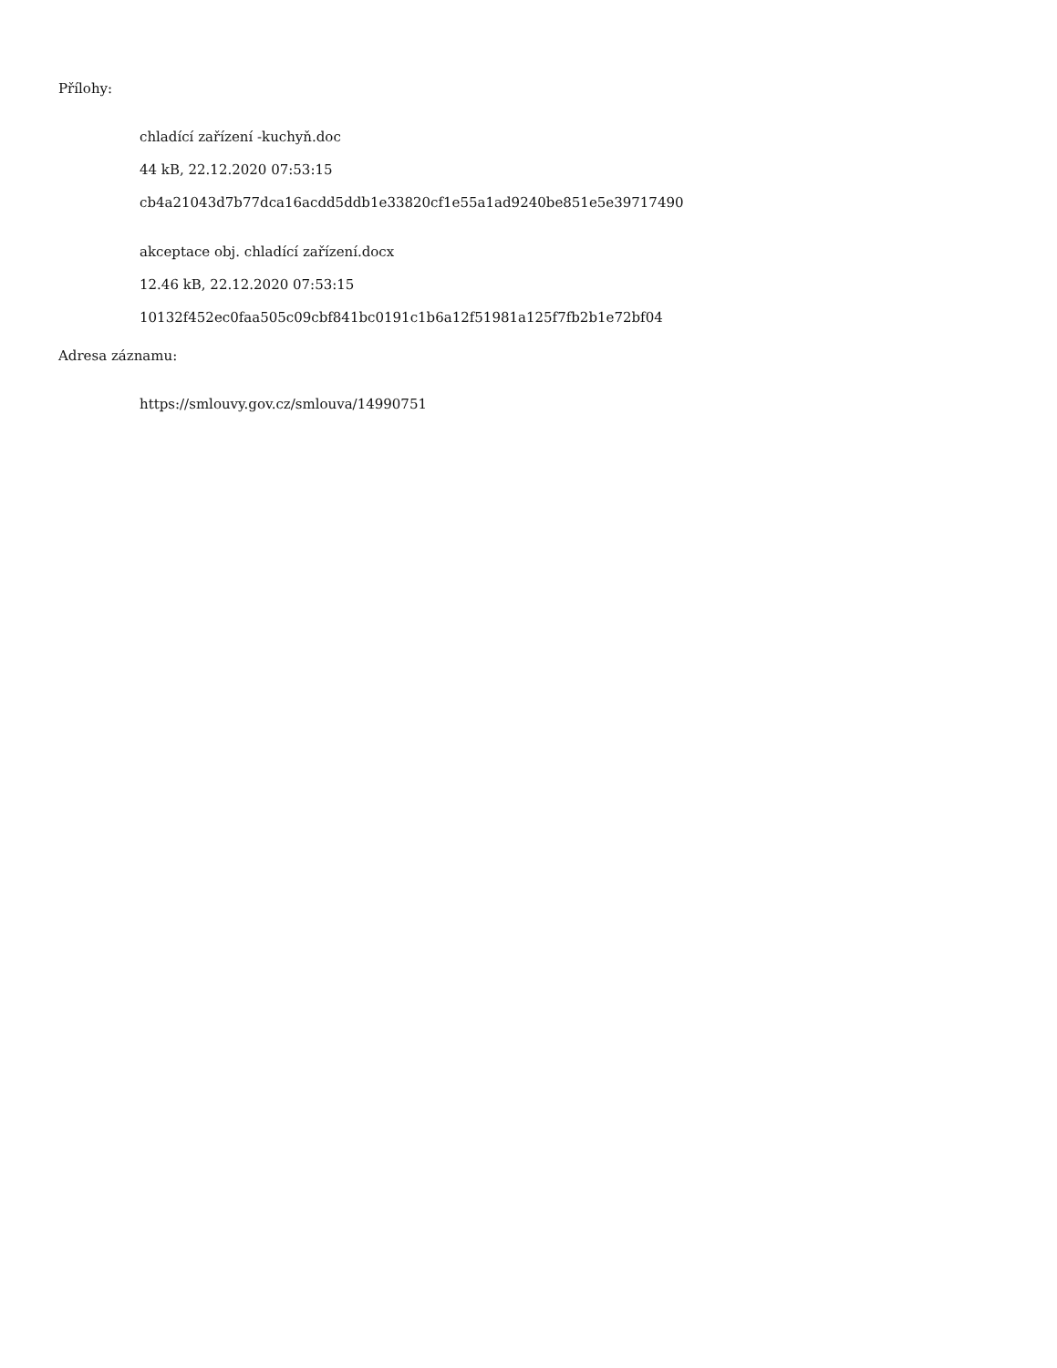Přílohy:
chladící zařízení -kuchyň.doc
44 kB, 22.12.2020 07:53:15
cb4a21043d7b77dca16acdd5ddb1e33820cf1e55a1ad9240be851e5e39717490
akceptace obj. chladící zařízení.docx
12.46 kB, 22.12.2020 07:53:15
10132f452ec0faa505c09cbf841bc0191c1b6a12f51981a125f7fb2b1e72bf04
Adresa záznamu:
https://smlouvy.gov.cz/smlouva/14990751